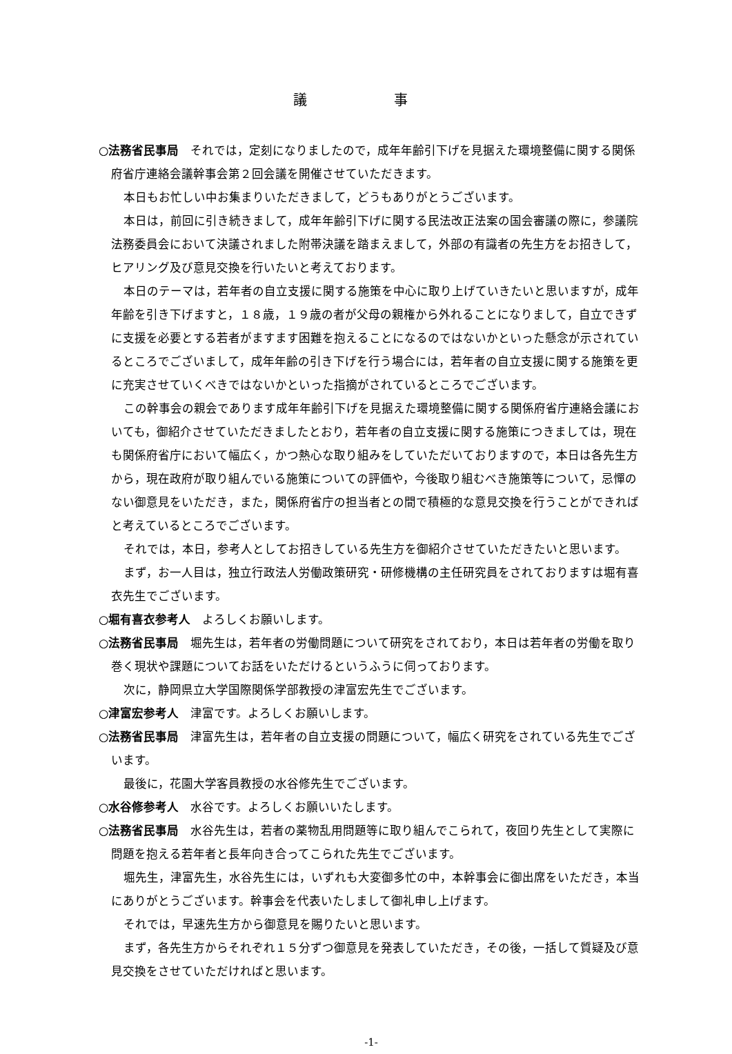議 事
○法務省民事局　それでは，定刻になりましたので，成年年齢引下げを見据えた環境整備に関する関係府省庁連絡会議幹事会第２回会議を開催させていただきます。
本日もお忙しい中お集まりいただきまして，どうもありがとうございます。
本日は，前回に引き続きまして，成年年齢引下げに関する民法改正法案の国会審議の際に，参議院法務委員会において決議されました附帯決議を踏まえまして，外部の有識者の先生方をお招きして，ヒアリング及び意見交換を行いたいと考えております。
本日のテーマは，若年者の自立支援に関する施策を中心に取り上げていきたいと思いますが，成年年齢を引き下げますと，１８歳，１９歳の者が父母の親権から外れることになりまして，自立できずに支援を必要とする若者がますます困難を抱えることになるのではないかといった懸念が示されているところでございまして，成年年齢の引き下げを行う場合には，若年者の自立支援に関する施策を更に充実させていくべきではないかといった指摘がされているところでございます。
この幹事会の親会であります成年年齢引下げを見据えた環境整備に関する関係府省庁連絡会議においても，御紹介させていただきましたとおり，若年者の自立支援に関する施策につきましては，現在も関係府省庁において幅広く，かつ熱心な取り組みをしていただいておりますので，本日は各先生方から，現在政府が取り組んでいる施策についての評価や，今後取り組むべき施策等について，忌憚のない御意見をいただき，また，関係府省庁の担当者との間で積極的な意見交換を行うことができればと考えているところでございます。
それでは，本日，参考人としてお招きしている先生方を御紹介させていただきたいと思います。
まず，お一人目は，独立行政法人労働政策研究・研修機構の主任研究員をされておりますは堀有喜衣先生でございます。
○堀有喜衣参考人　よろしくお願いします。
○法務省民事局　堀先生は，若年者の労働問題について研究をされており，本日は若年者の労働を取り巻く現状や課題についてお話をいただけるというふうに伺っております。
次に，静岡県立大学国際関係学部教授の津富宏先生でございます。
○津富宏参考人　津富です。よろしくお願いします。
○法務省民事局　津富先生は，若年者の自立支援の問題について，幅広く研究をされている先生でございます。
最後に，花園大学客員教授の水谷修先生でございます。
○水谷修参考人　水谷です。よろしくお願いいたします。
○法務省民事局　水谷先生は，若者の薬物乱用問題等に取り組んでこられて，夜回り先生として実際に問題を抱える若年者と長年向き合ってこられた先生でございます。
堀先生，津富先生，水谷先生には，いずれも大変御多忙の中，本幹事会に御出席をいただき，本当にありがとうございます。幹事会を代表いたしまして御礼申し上げます。
それでは，早速先生方から御意見を賜りたいと思います。
まず，各先生方からそれぞれ１５分ずつ御意見を発表していただき，その後，一括して質疑及び意見交換をさせていただければと思います。
-1-